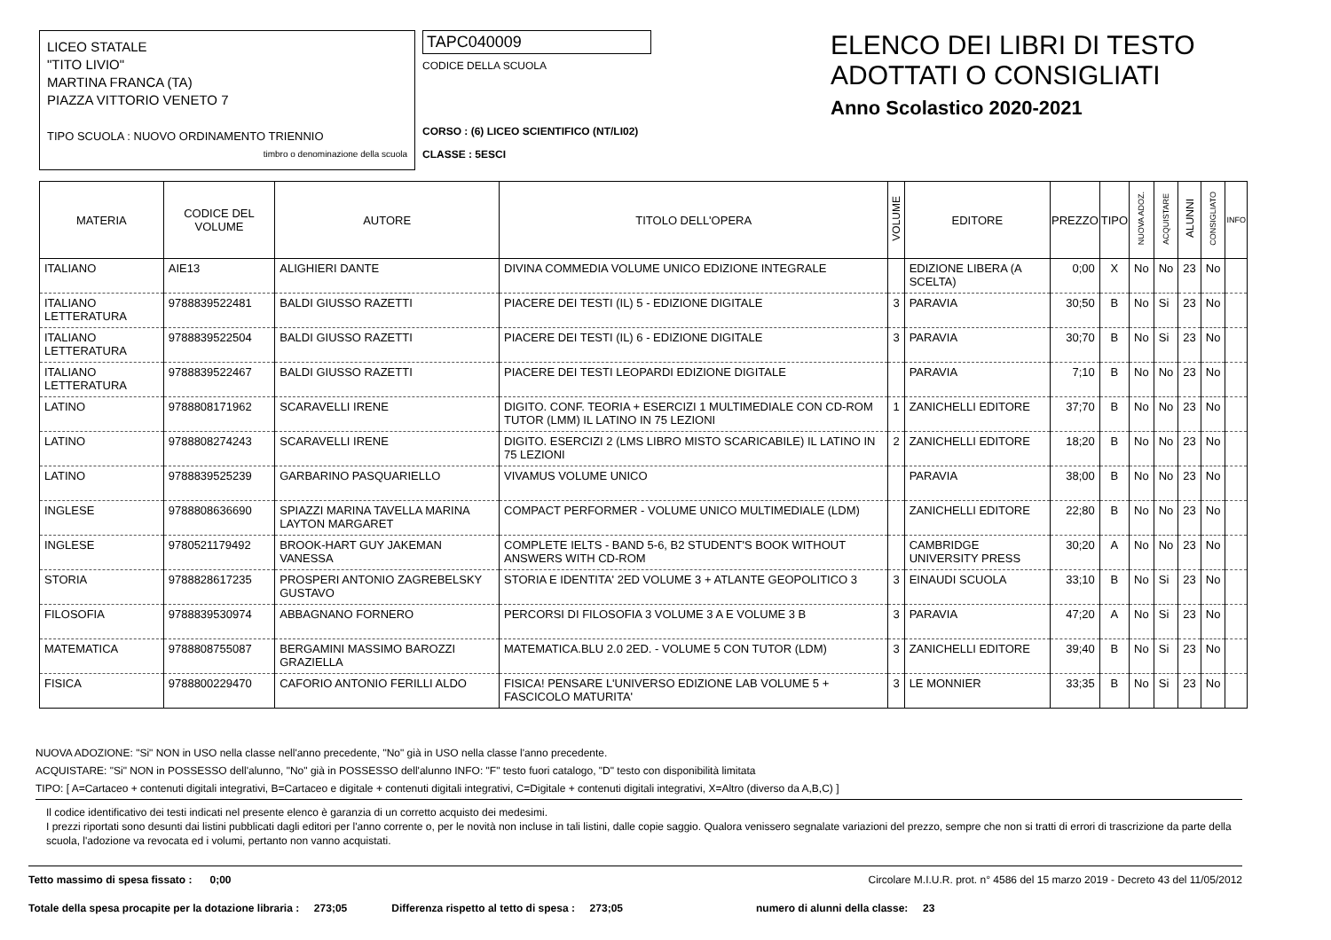LICEO STATALE
"TITO LIVIO"
MARTINA FRANCA (TA)
PIAZZA VITTORIO VENETO 7
TIPO SCUOLA : NUOVO ORDINAMENTO TRIENNIO
timbro o denominazione della scuola
TAPC040009
CODICE DELLA SCUOLA
CORSO : (6) LICEO SCIENTIFICO (NT/LI02)
CLASSE : 5ESCI
ELENCO DEI LIBRI DI TESTO
ADOTTATI O CONSIGLIATI
Anno Scolastico 2020-2021
| MATERIA | CODICE DEL VOLUME | AUTORE | TITOLO DELL'OPERA | VOLUME | EDITORE | PREZZO | TIPO | NUOVA ADOZ. | ACQUISTARE | ALUNNI | CONSIGLIATO | INFO |
| --- | --- | --- | --- | --- | --- | --- | --- | --- | --- | --- | --- | --- |
| ITALIANO | AIE13 | ALIGHIERI DANTE | DIVINA COMMEDIA VOLUME UNICO EDIZIONE INTEGRALE | | EDIZIONE LIBERA (A SCELTA) | 0;00 | X | No | No | 23 | No | |
| ITALIANO LETTERATURA | 9788839522481 | BALDI GIUSSO RAZETTI | PIACERE DEI TESTI (IL) 5 - EDIZIONE DIGITALE | 3 | PARAVIA | 30;50 | B | No | Si | 23 | No | |
| ITALIANO LETTERATURA | 9788839522504 | BALDI GIUSSO RAZETTI | PIACERE DEI TESTI (IL) 6 - EDIZIONE DIGITALE | 3 | PARAVIA | 30;70 | B | No | Si | 23 | No | |
| ITALIANO LETTERATURA | 9788839522467 | BALDI GIUSSO RAZETTI | PIACERE DEI TESTI LEOPARDI EDIZIONE DIGITALE | | PARAVIA | 7;10 | B | No | No | 23 | No | |
| LATINO | 9788808171962 | SCARAVELLI IRENE | DIGITO. CONF. TEORIA + ESERCIZI 1 MULTIMEDIALE CON CD-ROM TUTOR (LMM) IL LATINO IN 75 LEZIONI | 1 | ZANICHELLI EDITORE | 37;70 | B | No | No | 23 | No | |
| LATINO | 9788808274243 | SCARAVELLI IRENE | DIGITO. ESERCIZI 2 (LMS LIBRO MISTO SCARICABILE) IL LATINO IN 75 LEZIONI | 2 | ZANICHELLI EDITORE | 18;20 | B | No | No | 23 | No | |
| LATINO | 9788839525239 | GARBARINO PASQUARIELLO | VIVAMUS VOLUME UNICO | | PARAVIA | 38;00 | B | No | No | 23 | No | |
| INGLESE | 9788808636690 | SPIAZZI MARINA TAVELLA MARINA LAYTON MARGARET | COMPACT PERFORMER - VOLUME UNICO MULTIMEDIALE (LDM) | | ZANICHELLI EDITORE | 22;80 | B | No | No | 23 | No | |
| INGLESE | 9780521179492 | BROOK-HART GUY JAKEMAN VANESSA | COMPLETE IELTS - BAND 5-6, B2 STUDENT'S BOOK WITHOUT ANSWERS WITH CD-ROM | | CAMBRIDGE UNIVERSITY PRESS | 30;20 | A | No | No | 23 | No | |
| STORIA | 9788828617235 | PROSPERI ANTONIO ZAGREBELSKY GUSTAVO | STORIA E IDENTITA' 2ED VOLUME 3 + ATLANTE GEOPOLITICO 3 | 3 | EINAUDI SCUOLA | 33;10 | B | No | Si | 23 | No | |
| FILOSOFIA | 9788839530974 | ABBAGNANO FORNERO | PERCORSI DI FILOSOFIA 3 VOLUME 3 A E VOLUME 3 B | 3 | PARAVIA | 47;20 | A | No | Si | 23 | No | |
| MATEMATICA | 9788808755087 | BERGAMINI MASSIMO BAROZZI GRAZIELLA | MATEMATICA.BLU 2.0 2ED. - VOLUME 5 CON TUTOR (LDM) | 3 | ZANICHELLI EDITORE | 39;40 | B | No | Si | 23 | No | |
| FISICA | 9788800229470 | CAFORIO ANTONIO FERILLI ALDO | FISICA! PENSARE L'UNIVERSO EDIZIONE LAB VOLUME 5 + FASCICOLO MATURITA' | 3 | LE MONNIER | 33;35 | B | No | Si | 23 | No | |
NUOVA ADOZIONE: "Si" NON in USO nella classe nell'anno precedente, "No" già in USO nella classe l'anno precedente.
ACQUISTARE: "Si" NON in POSSESSO dell'alunno, "No" già in POSSESSO dell'alunno INFO: "F" testo fuori catalogo, "D" testo con disponibilità limitata
TIPO: [ A=Cartaceo + contenuti digitali integrativi, B=Cartaceo e digitale + contenuti digitali integrativi, C=Digitale + contenuti digitali integrativi, X=Altro (diverso da A,B,C) ]
Il codice identificativo dei testi indicati nel presente elenco è garanzia di un corretto acquisto dei medesimi.
I prezzi riportati sono desunti dai listini pubblicati dagli editori per l'anno corrente o, per le novità non incluse in tali listini, dalle copie saggio. Qualora venissero segnalate variazioni del prezzo, sempre che non si tratti di errori di trascrizione da parte della scuola, l'adozione va revocata ed i volumi, pertanto non vanno acquistati.
Tetto massimo di spesa fissato : 0;00 Circolare M.I.U.R. prot. n° 4586 del 15 marzo 2019 - Decreto 43 del 11/05/2012
Totale della spesa procapite per la dotazione libraria : 273;05 Differenza rispetto al tetto di spesa : 273;05 numero di alunni della classe: 23